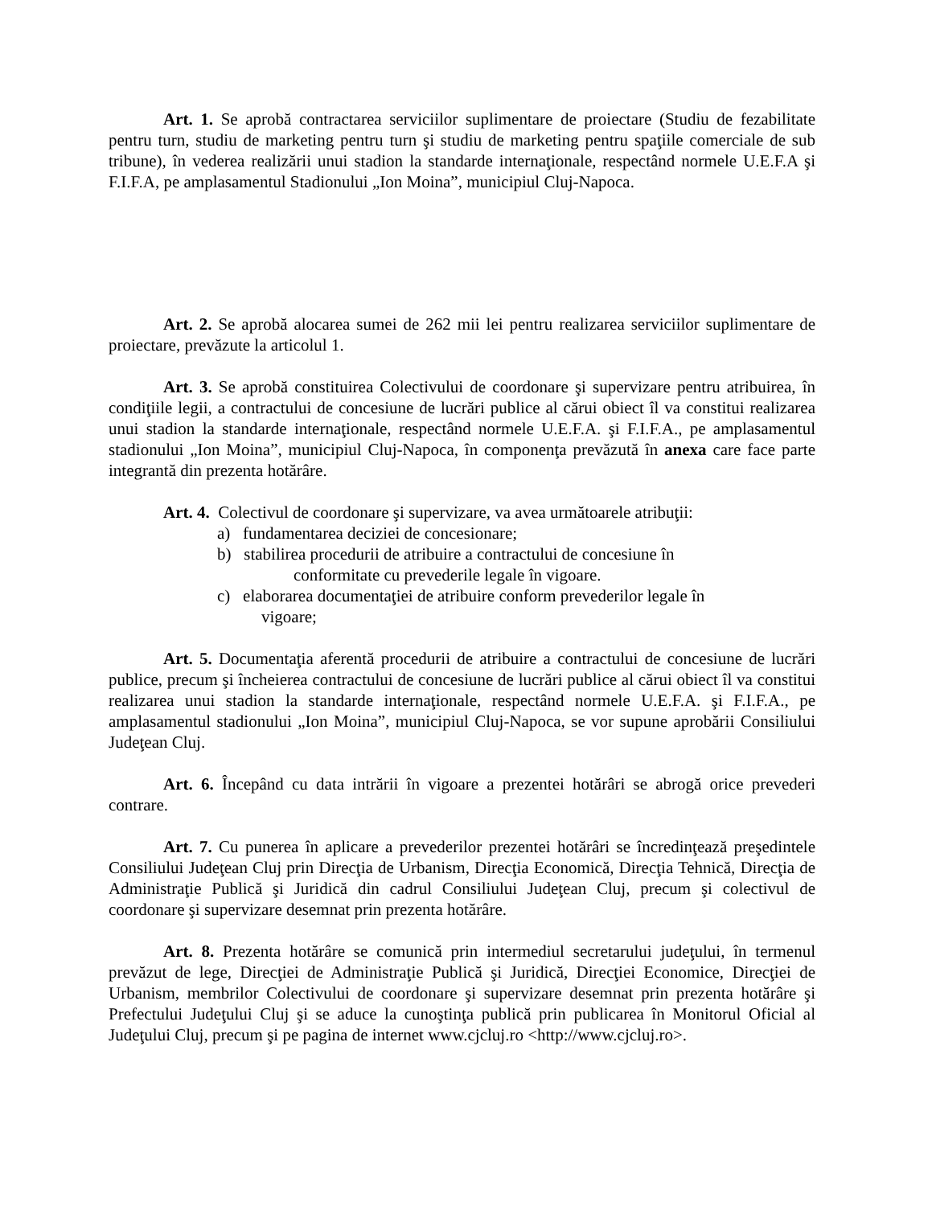Art. 1. Se aprobă contractarea serviciilor suplimentare de proiectare (Studiu de fezabilitate pentru turn, studiu de marketing pentru turn şi studiu de marketing pentru spaţiile comerciale de sub tribune), în vederea realizării unui stadion la standarde internaţionale, respectând normele U.E.F.A şi F.I.F.A, pe amplasamentul Stadionului „Ion Moina”, municipiul Cluj-Napoca.
Art. 2. Se aprobă alocarea sumei de 262 mii lei pentru realizarea serviciilor suplimentare de proiectare, prevăzute la articolul 1.
Art. 3. Se aprobă constituirea Colectivului de coordonare şi supervizare pentru atribuirea, în condiţiile legii, a contractului de concesiune de lucrări publice al cărui obiect îl va constitui realizarea unui stadion la standarde internaţionale, respectând normele U.E.F.A. şi F.I.F.A., pe amplasamentul stadionului „Ion Moina”, municipiul Cluj-Napoca, în componenţa prevăzută în anexa care face parte integrantă din prezenta hotărâre.
Art. 4. Colectivul de coordonare şi supervizare, va avea următoarele atribuţii:
a) fundamentarea deciziei de concesionare;
b) stabilirea procedurii de atribuire a contractului de concesiune în
conformitate cu prevederile legale în vigoare.
c) elaborarea documentaţiei de atribuire conform prevederilor legale în
vigoare;
Art. 5. Documentaţia aferentă procedurii de atribuire a contractului de concesiune de lucrări publice, precum şi încheierea contractului de concesiune de lucrări publice al cărui obiect îl va constitui realizarea unui stadion la standarde internaţionale, respectând normele U.E.F.A. şi F.I.F.A., pe amplasamentul stadionului „Ion Moina”, municipiul Cluj-Napoca, se vor supune aprobării Consiliului Judeţean Cluj.
Art. 6. Începând cu data intrării în vigoare a prezentei hotărâri se abrogă orice prevederi contrare.
Art. 7. Cu punerea în aplicare a prevederilor prezentei hotărâri se încredinţează preşedintele Consiliului Judeţean Cluj prin Direcţia de Urbanism, Direcţia Economică, Direcţia Tehnică, Direcţia de Administraţie Publică şi Juridică din cadrul Consiliului Judeţean Cluj, precum şi colectivul de coordonare şi supervizare desemnat prin prezenta hotărâre.
Art. 8. Prezenta hotărâre se comunică prin intermediul secretarului judeţului, în termenul prevăzut de lege, Direcţiei de Administraţie Publică şi Juridică, Direcţiei Economice, Direcţiei de Urbanism, membrilor Colectivului de coordonare şi supervizare desemnat prin prezenta hotărâre şi Prefectului Judeţului Cluj şi se aduce la cunoştinţa publică prin publicarea în Monitorul Oficial al Judeţului Cluj, precum şi pe pagina de internet www.cjcluj.ro <http://www.cjcluj.ro>.